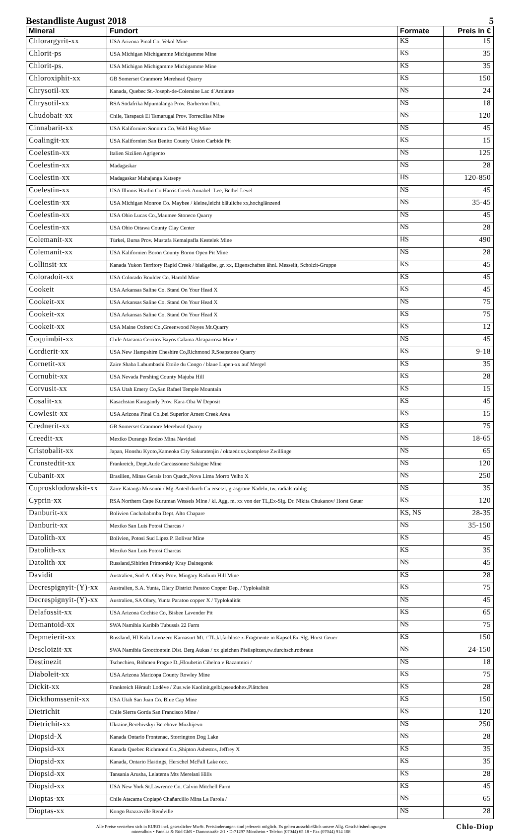Bestandliste August 2018 5
| Mineral | Fundort | Formate | Preis in € |
| --- | --- | --- | --- |
| Chlorargyrit-xx | USA Arizona Pinal Co. Vekol Mine | KS | 15 |
| Chlorit-ps | USA Michigan Michigamme Michigamme Mine | KS | 35 |
| Chlorit-ps. | USA Michigan Michigamme Michigamme Mine | KS | 35 |
| Chloroxiphit-xx | GB Somerset Cranmore Merehead Quarry | KS | 150 |
| Chrysotil-xx | Kanada, Quebec St.-Joseph-de-Coleraine Lac d´Amiante | NS | 24 |
| Chrysotil-xx | RSA Südafrika Mpumalanga Prov. Barberton Dist. | NS | 18 |
| Chudobait-xx | Chile, Tarapacá El Tamarugal Prov. Torrecillas Mine | NS | 120 |
| Cinnabarit-xx | USA Kalifornien Sonoma Co. Wild Hog Mine | NS | 45 |
| Coalingit-xx | USA Kalifornien San Benito County Union Carbide Pit | KS | 15 |
| Coelestin-xx | Italien Sizilien Agrigento | NS | 125 |
| Coelestin-xx | Madagaskar | NS | 28 |
| Coelestin-xx | Madagaskar Mahajanga Katsepy | HS | 120-850 |
| Coelestin-xx | USA Illinois Hardin Co Harris Creek Annabel- Lee, Bethel Level | NS | 45 |
| Coelestin-xx | USA Michigan Monroe Co. Maybee / kleine,leicht bläuliche xx,hochglänzend | NS | 35-45 |
| Coelestin-xx | USA Ohio Lucas Co.,Maumee Stoneco Quarry | NS | 45 |
| Coelestin-xx | USA Ohio Ottawa County Clay Center | NS | 28 |
| Colemanit-xx | Türkei, Bursa Prov. Mustafa Kemalpafla Kestelek Mine | HS | 490 |
| Colemanit-xx | USA Kalifornien Boron County Boron Open Pit Mine | NS | 28 |
| Collinsit-xx | Kanada Yukon Territory Rapid Creek / blaßgelbe, gr. xx, Eigenschaften ähnl. Messelit, Scholzit-Gruppe | KS | 45 |
| Coloradoit-xx | USA Colorado Boulder Co. Harold Mine | KS | 45 |
| Cookeit | USA Arkansas Saline Co. Stand On Your Head X | KS | 45 |
| Cookeit-xx | USA Arkansas Saline Co. Stand On Your Head X | NS | 75 |
| Cookeit-xx | USA Arkansas Saline Co. Stand On Your Head X | KS | 75 |
| Cookeit-xx | USA Maine Oxford Co.,Greenwood Noyes Mt.Quarry | KS | 12 |
| Coquimbit-xx | Chile Atacama Cerritos Bayos Calama Alcaparrosa Mine / | NS | 45 |
| Cordierit-xx | USA New Hampshire Cheshire Co,Richmond R.Soapstone Quarry | KS | 9-18 |
| Cornetit-xx | Zaire Shaba Lubumbashi Etoile du Congo / blaue Lupen-xx auf Mergel | KS | 35 |
| Cornubit-xx | USA Nevada Pershing County Majuba Hill | KS | 28 |
| Corvusit-xx | USA Utah Emery Co,San Rafael Temple Mountain | KS | 15 |
| Cosalit-xx | Kasachstan Karagandy Prov. Kara-Oba W Deposit | KS | 45 |
| Cowlesit-xx | USA Arizona Pinal Co.,bei Superior Arnett Creek Area | KS | 15 |
| Crednerit-xx | GB Somerset Cranmore Merehead Quarry | KS | 75 |
| Creedit-xx | Mexiko Durango Rodeo Mina Navidad | NS | 18-65 |
| Cristobalit-xx | Japan, Honshu Kyoto,Kameoka City Sakuratenjin / oktaedr.xx,komplexe Zwillinge | NS | 65 |
| Cronstedtit-xx | Frankreich, Dept.Aude Carcassonne Salsigne Mine | NS | 120 |
| Cubanit-xx | Brasilien, Minas Gerais Iron Quadr.,Nova Lima Morro Velho X | NS | 250 |
| Cuprosklodowskit-xx | Zaire Katanga Musonoi / Mg-Anteil durch Cu ersetzt, grasgrüne Nadeln, tw. radialstrahlig | NS | 35 |
| Cyprin-xx | RSA Northern Cape Kuruman Wessels Mine / kl. Agg. m. xx von der TL,Ex-Slg. Dr. Nikita Chukanov/ Horst Geuer | KS | 120 |
| Danburit-xx | Bolivien Cochababmba Dept. Alto Chapare | KS, NS | 28-35 |
| Danburit-xx | Mexiko San Luis Potosi Charcas / | NS | 35-150 |
| Datolith-xx | Bolivien, Potosi Sud Lipez P. Bolivar Mine | KS | 45 |
| Datolith-xx | Mexiko San Luis Potosi Charcas | KS | 35 |
| Datolith-xx | Russland,Sibirien Primorskiy Kray Dalnegorsk | NS | 45 |
| Davidit | Australien, Süd-A. Olary Prov. Mingary Radium Hill Mine | KS | 28 |
| Decrespignyit-(Y)-xx | Australien, S.A. Yunta, Olary District Paratoo Copper Dep. / Typlokalität | KS | 75 |
| Decrespignyit-(Y)-xx | Australien, SA Olary, Yunta Paratoo copper X / Typlokalität | NS | 45 |
| Delafossit-xx | USA Arizona Cochise Co, Bisbee Lavender Pit | KS | 65 |
| Demantoid-xx | SWA Namibia Karibib Tubussis 22 Farm | NS | 75 |
| Depmeierit-xx | Russland, HI Kola Lovozero Karnasurt Mt. / TL,kl.farblose x-Fragmente in Kapsel,Ex-Slg. Horst Geuer | KS | 150 |
| Descloizit-xx | SWA Namibia Grootfontein Dist. Berg Aukas / xx gleichen Pfeilspitzen,tw.durchsch.rotbraun | NS | 24-150 |
| Destinezit | Tschechien, Böhmen Prague D.,Hloubetin Cihelna v Bazantnici / | NS | 18 |
| Diaboleit-xx | USA Arizona Maricopa County Rowley Mine | KS | 75 |
| Dickit-xx | Frankreich Hérault Lodève / Zus.wie Kaolinit,gelbl.pseudohex.Plättchen | KS | 28 |
| Dickthomssenit-xx | USA Utah San Juan Co. Blue Cap Mine | KS | 150 |
| Dietrichit | Chile Sierra Gorda San Francisco Mine / | KS | 120 |
| Dietrichit-xx | Ukraine,Berehivskyi Berehove Muzhijevo | NS | 250 |
| Diopsid-X | Kanada Ontario Frontenac, Storrington Dog Lake | NS | 28 |
| Diopsid-xx | Kanada Quebec Richmond Co.,Shipton Asbestos, Jeffrey X | KS | 35 |
| Diopsid-xx | Kanada, Ontario Hastings, Herschel McFall Lake occ. | KS | 35 |
| Diopsid-xx | Tansania Arusha, Lelatema Mts Merelani Hills | KS | 28 |
| Diopsid-xx | USA New York St.Lawrence Co. Calvin Mitchell Farm | KS | 45 |
| Dioptas-xx | Chile Atacama Copiapó Chañarcillo Mina La Farola / | NS | 65 |
| Dioptas-xx | Kongo Brazzaville Renéville | NS | 28 |
Alle Preise verstehen sich in EURO incl. gesetzlicher MwSt. Preisänderungen sind jederzeit möglich. Es gelten ausschließlich unsere Allg. Geschäftsbedingungen
mineralbox • Fanelsa & Rüd GbR • Dammstraße 2/1 • D-71297 Mönsheim • Telefon (07044) 65 18 • Fax (07044) 914 108
Chlo-Diop